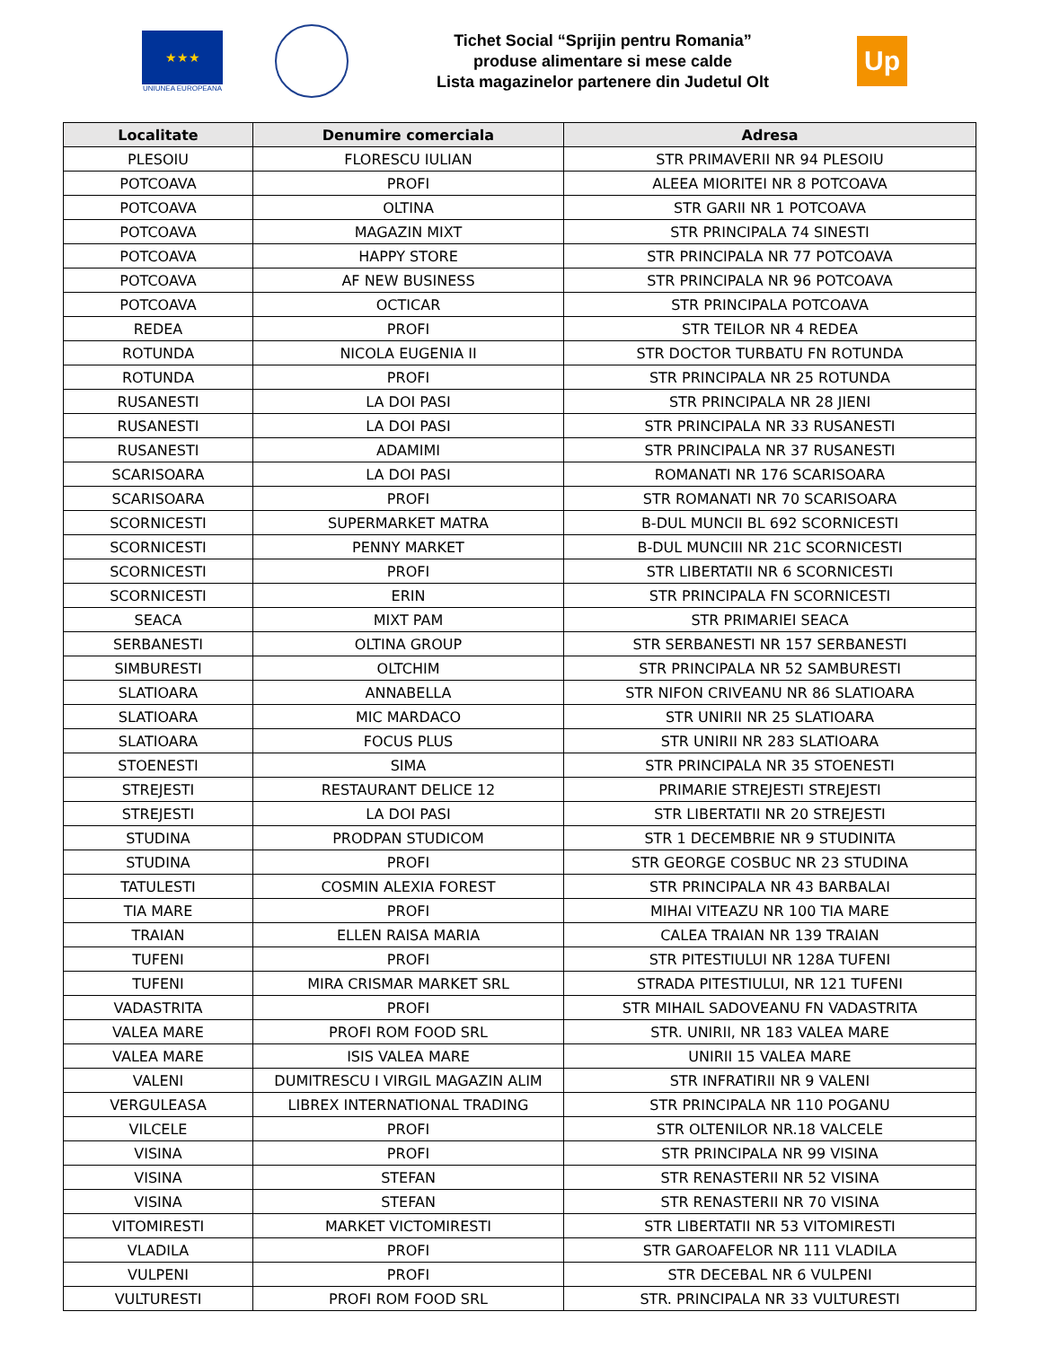★★★
UNIUNEA EUROPEANA
Tichet Social “Sprijin pentru Romania”
produse alimentare si mese calde
Lista magazinelor partenere din Judetul Olt
Up
| Localitate | Denumire comerciala | Adresa |
| --- | --- | --- |
| PLESOIU | FLORESCU IULIAN | STR PRIMAVERII NR 94 PLESOIU |
| POTCOAVA | PROFI | ALEEA MIORITEI NR 8 POTCOAVA |
| POTCOAVA | OLTINA | STR GARII NR 1 POTCOAVA |
| POTCOAVA | MAGAZIN MIXT | STR PRINCIPALA 74 SINESTI |
| POTCOAVA | HAPPY STORE | STR PRINCIPALA NR 77 POTCOAVA |
| POTCOAVA | AF NEW BUSINESS | STR PRINCIPALA NR 96 POTCOAVA |
| POTCOAVA | OCTICAR | STR PRINCIPALA POTCOAVA |
| REDEA | PROFI | STR TEILOR NR 4 REDEA |
| ROTUNDA | NICOLA EUGENIA II | STR DOCTOR TURBATU FN ROTUNDA |
| ROTUNDA | PROFI | STR PRINCIPALA NR 25 ROTUNDA |
| RUSANESTI | LA DOI PASI | STR PRINCIPALA NR 28 JIENI |
| RUSANESTI | LA DOI PASI | STR PRINCIPALA NR 33 RUSANESTI |
| RUSANESTI | ADAMIMI | STR PRINCIPALA NR 37 RUSANESTI |
| SCARISOARA | LA DOI PASI | ROMANATI NR 176 SCARISOARA |
| SCARISOARA | PROFI | STR ROMANATI NR 70 SCARISOARA |
| SCORNICESTI | SUPERMARKET MATRA | B-DUL MUNCII BL 692 SCORNICESTI |
| SCORNICESTI | PENNY MARKET | B-DUL MUNCIII NR 21C SCORNICESTI |
| SCORNICESTI | PROFI | STR LIBERTATII NR 6 SCORNICESTI |
| SCORNICESTI | ERIN | STR PRINCIPALA FN SCORNICESTI |
| SEACA | MIXT PAM | STR PRIMARIEI SEACA |
| SERBANESTI | OLTINA GROUP | STR SERBANESTI NR 157 SERBANESTI |
| SIMBURESTI | OLTCHIM | STR PRINCIPALA NR 52 SAMBURESTI |
| SLATIOARA | ANNABELLA | STR NIFON CRIVEANU NR 86 SLATIOARA |
| SLATIOARA | MIC MARDACO | STR UNIRII NR 25 SLATIOARA |
| SLATIOARA | FOCUS PLUS | STR UNIRII NR 283 SLATIOARA |
| STOENESTI | SIMA | STR PRINCIPALA NR 35 STOENESTI |
| STREJESTI | RESTAURANT DELICE 12 | PRIMARIE STREJESTI STREJESTI |
| STREJESTI | LA DOI PASI | STR LIBERTATII NR 20 STREJESTI |
| STUDINA | PRODPAN STUDICOM | STR 1 DECEMBRIE NR 9 STUDINITA |
| STUDINA | PROFI | STR GEORGE COSBUC NR 23 STUDINA |
| TATULESTI | COSMIN ALEXIA FOREST | STR PRINCIPALA NR 43 BARBALAI |
| TIA MARE | PROFI | MIHAI VITEAZU NR 100 TIA MARE |
| TRAIAN | ELLEN RAISA MARIA | CALEA TRAIAN NR 139 TRAIAN |
| TUFENI | PROFI | STR PITESTIULUI NR 128A TUFENI |
| TUFENI | MIRA CRISMAR MARKET SRL | STRADA PITESTIULUI, NR 121 TUFENI |
| VADASTRITA | PROFI | STR MIHAIL SADOVEANU FN VADASTRITA |
| VALEA MARE | PROFI ROM FOOD SRL | STR. UNIRII, NR 183 VALEA MARE |
| VALEA MARE | ISIS VALEA MARE | UNIRII 15 VALEA MARE |
| VALENI | DUMITRESCU I VIRGIL MAGAZIN ALIM | STR INFRATIRII NR 9 VALENI |
| VERGULEASA | LIBREX INTERNATIONAL TRADING | STR PRINCIPALA NR 110 POGANU |
| VILCELE | PROFI | STR OLTENILOR NR.18 VALCELE |
| VISINA | PROFI | STR PRINCIPALA NR 99 VISINA |
| VISINA | STEFAN | STR RENASTERII NR 52 VISINA |
| VISINA | STEFAN | STR RENASTERII NR 70 VISINA |
| VITOMIRESTI | MARKET VICTOMIRESTI | STR LIBERTATII NR 53 VITOMIRESTI |
| VLADILA | PROFI | STR GAROAFELOR NR 111 VLADILA |
| VULPENI | PROFI | STR DECEBAL NR 6 VULPENI |
| VULTURESTI | PROFI ROM FOOD SRL | STR. PRINCIPALA NR 33 VULTURESTI |